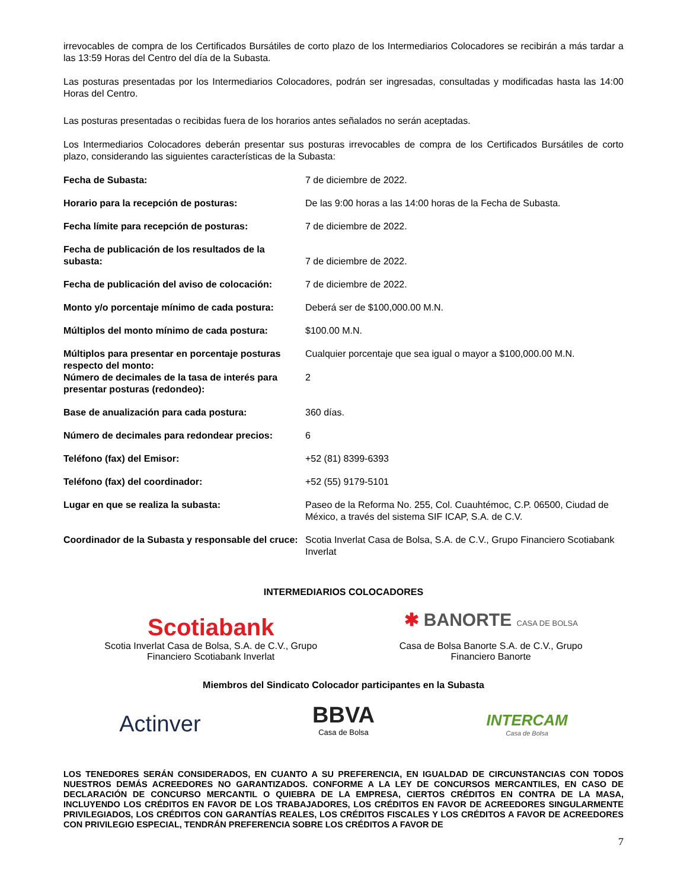irrevocables de compra de los Certificados Bursátiles de corto plazo de los Intermediarios Colocadores se recibirán a más tardar a las 13:59 Horas del Centro del día de la Subasta.
Las posturas presentadas por los Intermediarios Colocadores, podrán ser ingresadas, consultadas y modificadas hasta las 14:00 Horas del Centro.
Las posturas presentadas o recibidas fuera de los horarios antes señalados no serán aceptadas.
Los Intermediarios Colocadores deberán presentar sus posturas irrevocables de compra de los Certificados Bursátiles de corto plazo, considerando las siguientes características de la Subasta:
| Fecha de Subasta: | 7 de diciembre de 2022. |
| Horario para la recepción de posturas: | De las 9:00 horas a las 14:00 horas de la Fecha de Subasta. |
| Fecha límite para recepción de posturas: | 7 de diciembre de 2022. |
| Fecha de publicación de los resultados de la subasta: | 7 de diciembre de 2022. |
| Fecha de publicación del aviso de colocación: | 7 de diciembre de 2022. |
| Monto y/o porcentaje mínimo de cada postura: | Deberá ser de $100,000.00 M.N. |
| Múltiplos del monto mínimo de cada postura: | $100.00 M.N. |
| Múltiplos para presentar en porcentaje posturas respecto del monto: | Cualquier porcentaje que sea igual o mayor a $100,000.00 M.N. |
| Número de decimales de la tasa de interés para presentar posturas (redondeo): | 2 |
| Base de anualización para cada postura: | 360 días. |
| Número de decimales para redondear precios: | 6 |
| Teléfono (fax) del Emisor: | +52 (81) 8399-6393 |
| Teléfono (fax) del coordinador: | +52 (55) 9179-5101 |
| Lugar en que se realiza la subasta: | Paseo de la Reforma No. 255, Col. Cuauhtémoc, C.P. 06500, Ciudad de México, a través del sistema SIF ICAP, S.A. de C.V. |
| Coordinador de la Subasta y responsable del cruce: | Scotia Inverlat Casa de Bolsa, S.A. de C.V., Grupo Financiero Scotiabank Inverlat |
INTERMEDIARIOS COLOCADORES
Scotiabank
Scotia Inverlat Casa de Bolsa, S.A. de C.V., Grupo
Financiero Scotiabank Inverlat
✱ BANORTE CASA DE BOLSA
Casa de Bolsa Banorte S.A. de C.V., Grupo
Financiero Banorte
Miembros del Sindicato Colocador participantes en la Subasta
Actinver
BBVA
Casa de Bolsa
INTERCAM
Casa de Bolsa
LOS TENEDORES SERÁN CONSIDERADOS, EN CUANTO A SU PREFERENCIA, EN IGUALDAD DE CIRCUNSTANCIAS CON TODOS NUESTROS DEMÁS ACREEDORES NO GARANTIZADOS. CONFORME A LA LEY DE CONCURSOS MERCANTILES, EN CASO DE DECLARACIÓN DE CONCURSO MERCANTIL O QUIEBRA DE LA EMPRESA, CIERTOS CRÉDITOS EN CONTRA DE LA MASA, INCLUYENDO LOS CRÉDITOS EN FAVOR DE LOS TRABAJADORES, LOS CRÉDITOS EN FAVOR DE ACREEDORES SINGULARMENTE PRIVILEGIADOS, LOS CRÉDITOS CON GARANTÍAS REALES, LOS CRÉDITOS FISCALES Y LOS CRÉDITOS A FAVOR DE ACREEDORES CON PRIVILEGIO ESPECIAL, TENDRÁN PREFERENCIA SOBRE LOS CRÉDITOS A FAVOR DE
7